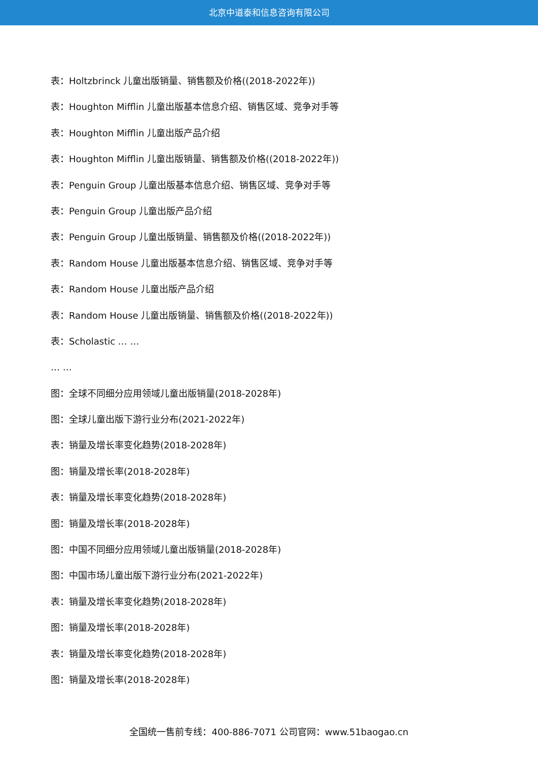北京中道泰和信息咨询有限公司
表：Holtzbrinck 儿童出版销量、销售额及价格((2018-2022年))
表：Houghton Mifflin 儿童出版基本信息介绍、销售区域、竞争对手等
表：Houghton Mifflin 儿童出版产品介绍
表：Houghton Mifflin 儿童出版销量、销售额及价格((2018-2022年))
表：Penguin Group 儿童出版基本信息介绍、销售区域、竞争对手等
表：Penguin Group 儿童出版产品介绍
表：Penguin Group 儿童出版销量、销售额及价格((2018-2022年))
表：Random House 儿童出版基本信息介绍、销售区域、竞争对手等
表：Random House 儿童出版产品介绍
表：Random House 儿童出版销量、销售额及价格((2018-2022年))
表：Scholastic … …
… …
图：全球不同细分应用领域儿童出版销量(2018-2028年)
图：全球儿童出版下游行业分布(2021-2022年)
表：销量及增长率变化趋势(2018-2028年)
图：销量及增长率(2018-2028年)
表：销量及增长率变化趋势(2018-2028年)
图：销量及增长率(2018-2028年)
图：中国不同细分应用领域儿童出版销量(2018-2028年)
图：中国市场儿童出版下游行业分布(2021-2022年)
表：销量及增长率变化趋势(2018-2028年)
图：销量及增长率(2018-2028年)
表：销量及增长率变化趋势(2018-2028年)
图：销量及增长率(2018-2028年)
全国统一售前专线：400-886-7071 公司官网：www.51baogao.cn